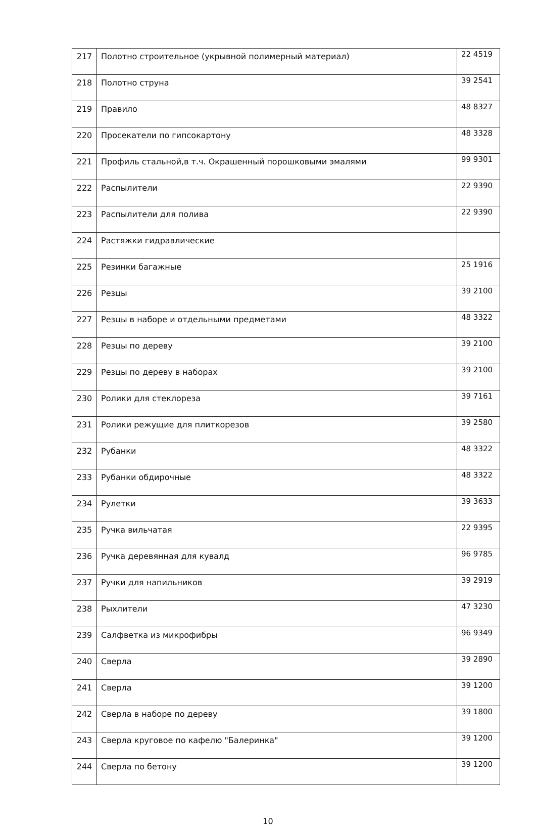| 217 | Полотно строительное (укрывной полимерный материал) | 22 4519 |
| 218 | Полотно струна | 39 2541 |
| 219 | Правило | 48 8327 |
| 220 | Просекатели по гипсокартону | 48 3328 |
| 221 | Профиль стальной,в т.ч. Окрашенный порошковыми эмалями | 99 9301 |
| 222 | Распылители | 22 9390 |
| 223 | Распылители для полива | 22 9390 |
| 224 | Растяжки гидравлические | |
| 225 | Резинки багажные | 25 1916 |
| 226 | Резцы | 39 2100 |
| 227 | Резцы в наборе и отдельными предметами | 48 3322 |
| 228 | Резцы по дереву | 39 2100 |
| 229 | Резцы по дереву в наборах | 39 2100 |
| 230 | Ролики для стеклореза | 39 7161 |
| 231 | Ролики режущие для плиткорезов | 39 2580 |
| 232 | Рубанки | 48 3322 |
| 233 | Рубанки обдирочные | 48 3322 |
| 234 | Рулетки | 39 3633 |
| 235 | Ручка вильчатая | 22 9395 |
| 236 | Ручка деревянная для кувалд | 96 9785 |
| 237 | Ручки для напильников | 39 2919 |
| 238 | Рыхлители | 47 3230 |
| 239 | Салфветка из микрофибры | 96 9349 |
| 240 | Сверла | 39 2890 |
| 241 | Сверла | 39 1200 |
| 242 | Сверла в наборе по дереву | 39 1800 |
| 243 | Сверла круговое по кафелю "Балеринка" | 39 1200 |
| 244 | Сверла по бетону | 39 1200 |
10